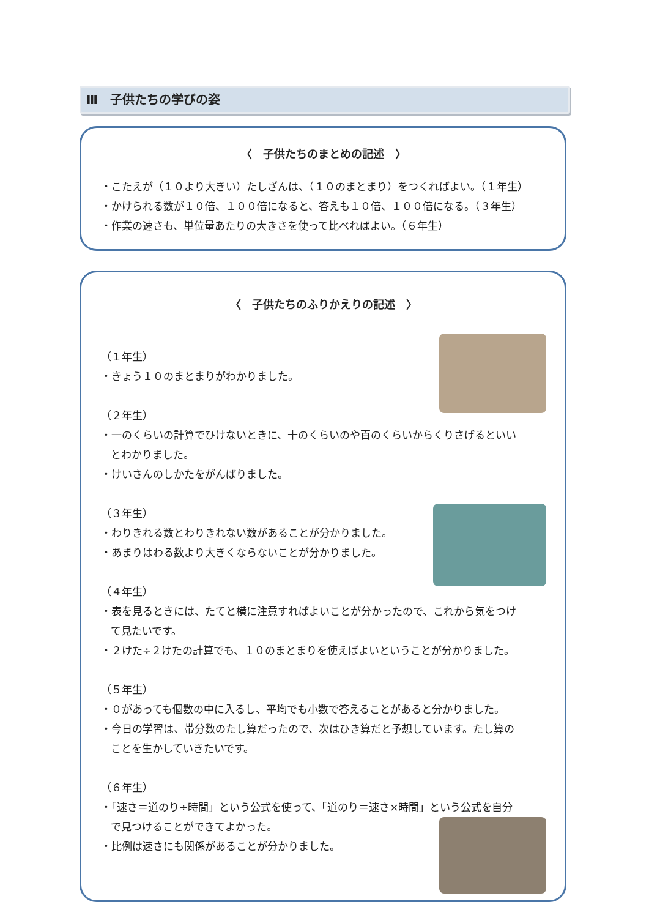Ⅲ　子供たちの学びの姿
〈　子供たちのまとめの記述　〉
・こたえが（１０より大きい）たしざんは、（１０のまとまり）をつくればよい。（１年生）
・かけられる数が１０倍、１００倍になると、答えも１０倍、１００倍になる。（３年生）
・作業の速さも、単位量あたりの大きさを使って比べればよい。（６年生）
〈　子供たちのふりかえりの記述　〉
（１年生）
・きょう１０のまとまりがわかりました。
（２年生）
・一のくらいの計算でひけないときに、十のくらいのや百のくらいからくりさげるといい
とわかりました。
・けいさんのしかたをがんばりました。
（３年生）
・わりきれる数とわりきれない数があることが分かりました。
・あまりはわる数より大きくならないことが分かりました。
（４年生）
・表を見るときには、たてと横に注意すればよいことが分かったので、これから気をつけ
て見たいです。
・２けた÷２けたの計算でも、１０のまとまりを使えばよいということが分かりました。
（５年生）
・０があっても個数の中に入るし、平均でも小数で答えることがあると分かりました。
・今日の学習は、帯分数のたし算だったので、次はひき算だと予想しています。たし算の
ことを生かしていきたいです。
（６年生）
・「速さ＝道のり÷時間」という公式を使って、「道のり＝速さ×時間」という公式を自分
で見つけることができてよかった。
・比例は速さにも関係があることが分かりました。